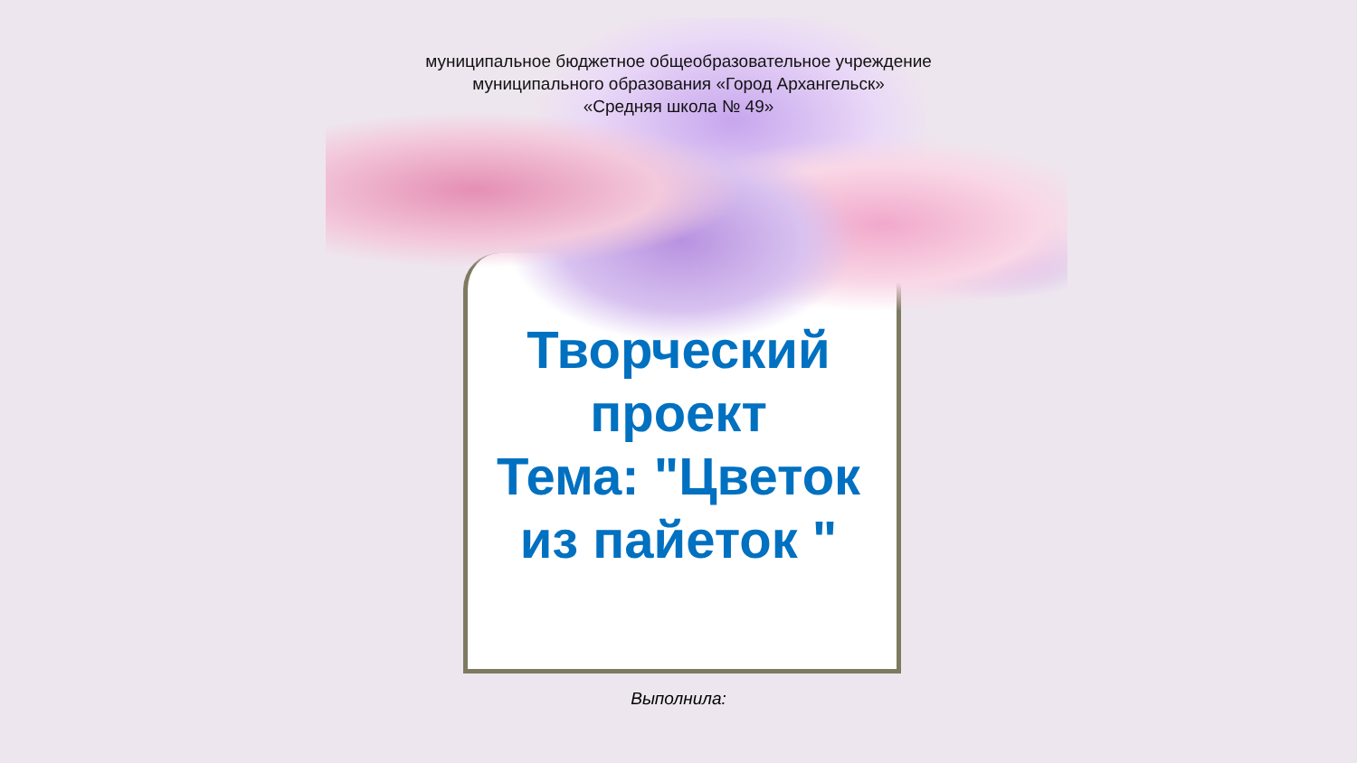муниципальное бюджетное общеобразовательное учреждение
муниципального образования «Город Архангельск»
«Средняя школа № 49»
Творческий
проект
Тема: "Цветок
из пайеток "
Выполнила: